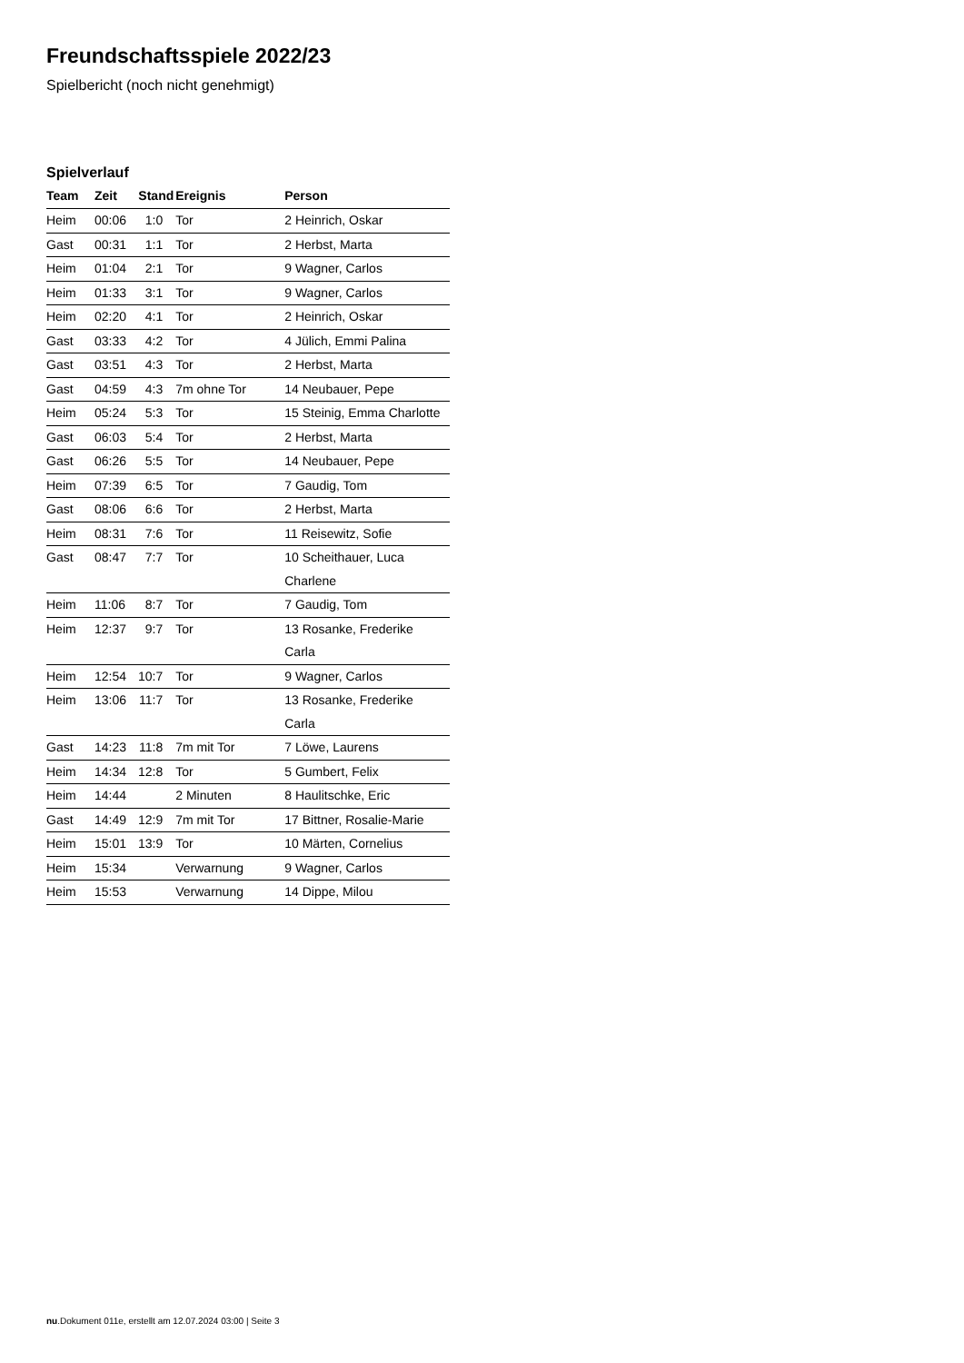Freundschaftsspiele 2022/23
Spielbericht (noch nicht genehmigt)
Spielverlauf
| Team | Zeit | Stand | Ereignis | Person |
| --- | --- | --- | --- | --- |
| Heim | 00:06 | 1:0 | Tor | 2 Heinrich, Oskar |
| Gast | 00:31 | 1:1 | Tor | 2 Herbst, Marta |
| Heim | 01:04 | 2:1 | Tor | 9 Wagner, Carlos |
| Heim | 01:33 | 3:1 | Tor | 9 Wagner, Carlos |
| Heim | 02:20 | 4:1 | Tor | 2 Heinrich, Oskar |
| Gast | 03:33 | 4:2 | Tor | 4 Jülich, Emmi Palina |
| Gast | 03:51 | 4:3 | Tor | 2 Herbst, Marta |
| Gast | 04:59 | 4:3 | 7m ohne Tor | 14 Neubauer, Pepe |
| Heim | 05:24 | 5:3 | Tor | 15 Steinig, Emma Charlotte |
| Gast | 06:03 | 5:4 | Tor | 2 Herbst, Marta |
| Gast | 06:26 | 5:5 | Tor | 14 Neubauer, Pepe |
| Heim | 07:39 | 6:5 | Tor | 7 Gaudig, Tom |
| Gast | 08:06 | 6:6 | Tor | 2 Herbst, Marta |
| Heim | 08:31 | 7:6 | Tor | 11 Reisewitz, Sofie |
| Gast | 08:47 | 7:7 | Tor | 10 Scheithauer, Luca Charlene |
| Heim | 11:06 | 8:7 | Tor | 7 Gaudig, Tom |
| Heim | 12:37 | 9:7 | Tor | 13 Rosanke, Frederike Carla |
| Heim | 12:54 | 10:7 | Tor | 9 Wagner, Carlos |
| Heim | 13:06 | 11:7 | Tor | 13 Rosanke, Frederike Carla |
| Gast | 14:23 | 11:8 | 7m mit Tor | 7 Löwe, Laurens |
| Heim | 14:34 | 12:8 | Tor | 5 Gumbert, Felix |
| Heim | 14:44 | | 2 Minuten | 8 Haulitschke, Eric |
| Gast | 14:49 | 12:9 | 7m mit Tor | 17 Bittner, Rosalie-Marie |
| Heim | 15:01 | 13:9 | Tor | 10 Märten, Cornelius |
| Heim | 15:34 | | Verwarnung | 9 Wagner, Carlos |
| Heim | 15:53 | | Verwarnung | 14 Dippe, Milou |
nu.Dokument 011e, erstellt am 12.07.2024 03:00 | Seite 3